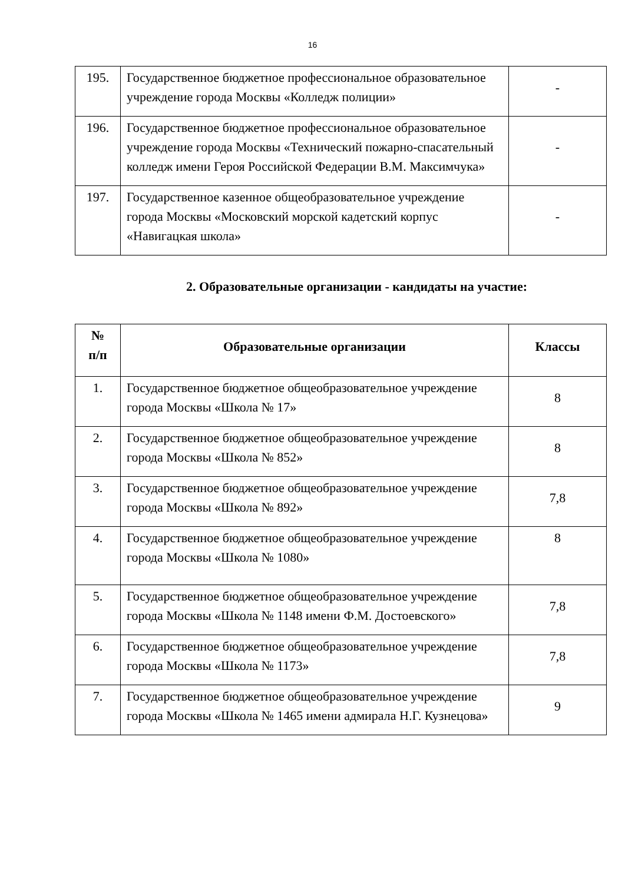16
| 195. | Государственное бюджетное профессиональное образовательное учреждение города Москвы «Колледж полиции» | - |
| 196. | Государственное бюджетное профессиональное образовательное учреждение города Москвы «Технический пожарно-спасательный колледж имени Героя Российской Федерации В.М. Максимчука» | - |
| 197. | Государственное казенное общеобразовательное учреждение города Москвы «Московский морской кадетский корпус «Навигацкая школа» | - |
2. Образовательные организации - кандидаты на участие:
| № п/п | Образовательные организации | Классы |
| --- | --- | --- |
| 1. | Государственное бюджетное общеобразовательное учреждение города Москвы «Школа № 17» | 8 |
| 2. | Государственное бюджетное общеобразовательное учреждение города Москвы «Школа № 852» | 8 |
| 3. | Государственное бюджетное общеобразовательное учреждение города Москвы «Школа № 892» | 7,8 |
| 4. | Государственное бюджетное общеобразовательное учреждение города Москвы «Школа № 1080» | 8 |
| 5. | Государственное бюджетное общеобразовательное учреждение города Москвы «Школа № 1148 имени Ф.М. Достоевского» | 7,8 |
| 6. | Государственное бюджетное общеобразовательное учреждение города Москвы «Школа № 1173» | 7,8 |
| 7. | Государственное бюджетное общеобразовательное учреждение города Москвы «Школа № 1465 имени адмирала Н.Г. Кузнецова» | 9 |